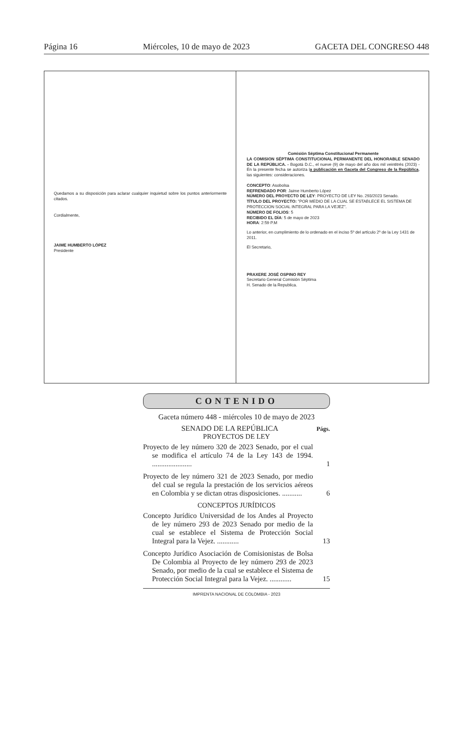Página 16 Miércoles, 10 de mayo de 2023 GACETA DEL CONGRESO 448
Quedamos a su disposición para aclarar cualquier inquietud sobre los puntos anteriormente citados.
Cordialmente,
JAIME HUMBERTO LÓPEZ
Presidente
Comisión Séptima Constitucional Permanente
LA COMISION SÉPTIMA CONSTITUCIONAL PERMANENTE DEL HONORABLE SENADO DE LA REPÚBLICA. - Bogotá D.C., el nueve (9) de mayo del año dos mil veintitrés (2023) - En la presente fecha se autoriza la publicación en Gaceta del Congreso de la República, las siguientes: consideraciones.
CONCEPTO: Asobolsa
REFRENDADO POR: Jaime Humberto López
NÚMERO DEL PROYECTO DE LEY: PROYECTO DE LEY No. 293/2023 Senado.
TÍTULO DEL PROYECTO: "POR MEDIO DE LA CUAL SE ESTABLECE EL SISTEMA DE PROTECCION SOCIAL INTEGRAL PARA LA VEJEZ".
NÚMERO DE FOLIOS: 5
RECIBIDO EL DÍA: 5 de mayo de 2023
HORA: 2:59 P.M
Lo anterior, en cumplimiento de lo ordenado en el inciso 5º del artículo 2º de la Ley 1431 de 2011.
El Secretario,
PRAXERE JOSÉ OSPINO REY
Secretario General Comisión Séptima
H. Senado de la Republica.
CONTENIDO
Gaceta número 448 - miércoles 10 de mayo de 2023
SENADO DE LA REPÚBLICA
Págs.
PROYECTOS DE LEY
Proyecto de ley número 320 de 2023 Senado, por el cual se modifica el artículo 74 de la Ley 143 de 1994. ......................
1
Proyecto de ley número 321 de 2023 Senado, por medio del cual se regula la prestación de los servicios aéreos en Colombia y se dictan otras disposiciones. ...........
6
CONCEPTOS JURÍDICOS
Concepto Jurídico Universidad de los Andes al Proyecto de ley número 293 de 2023 Senado por medio de la cual se establece el Sistema de Protección Social Integral para la Vejez. ............
13
Concepto Jurídico Asociación de Comisionistas de Bolsa De Colombia al Proyecto de ley número 293 de 2023 Senado, por medio de la cual se establece el Sistema de Protección Social Integral para la Vejez. ............
15
IMPRENTA NACIONAL DE COLOMBIA - 2023